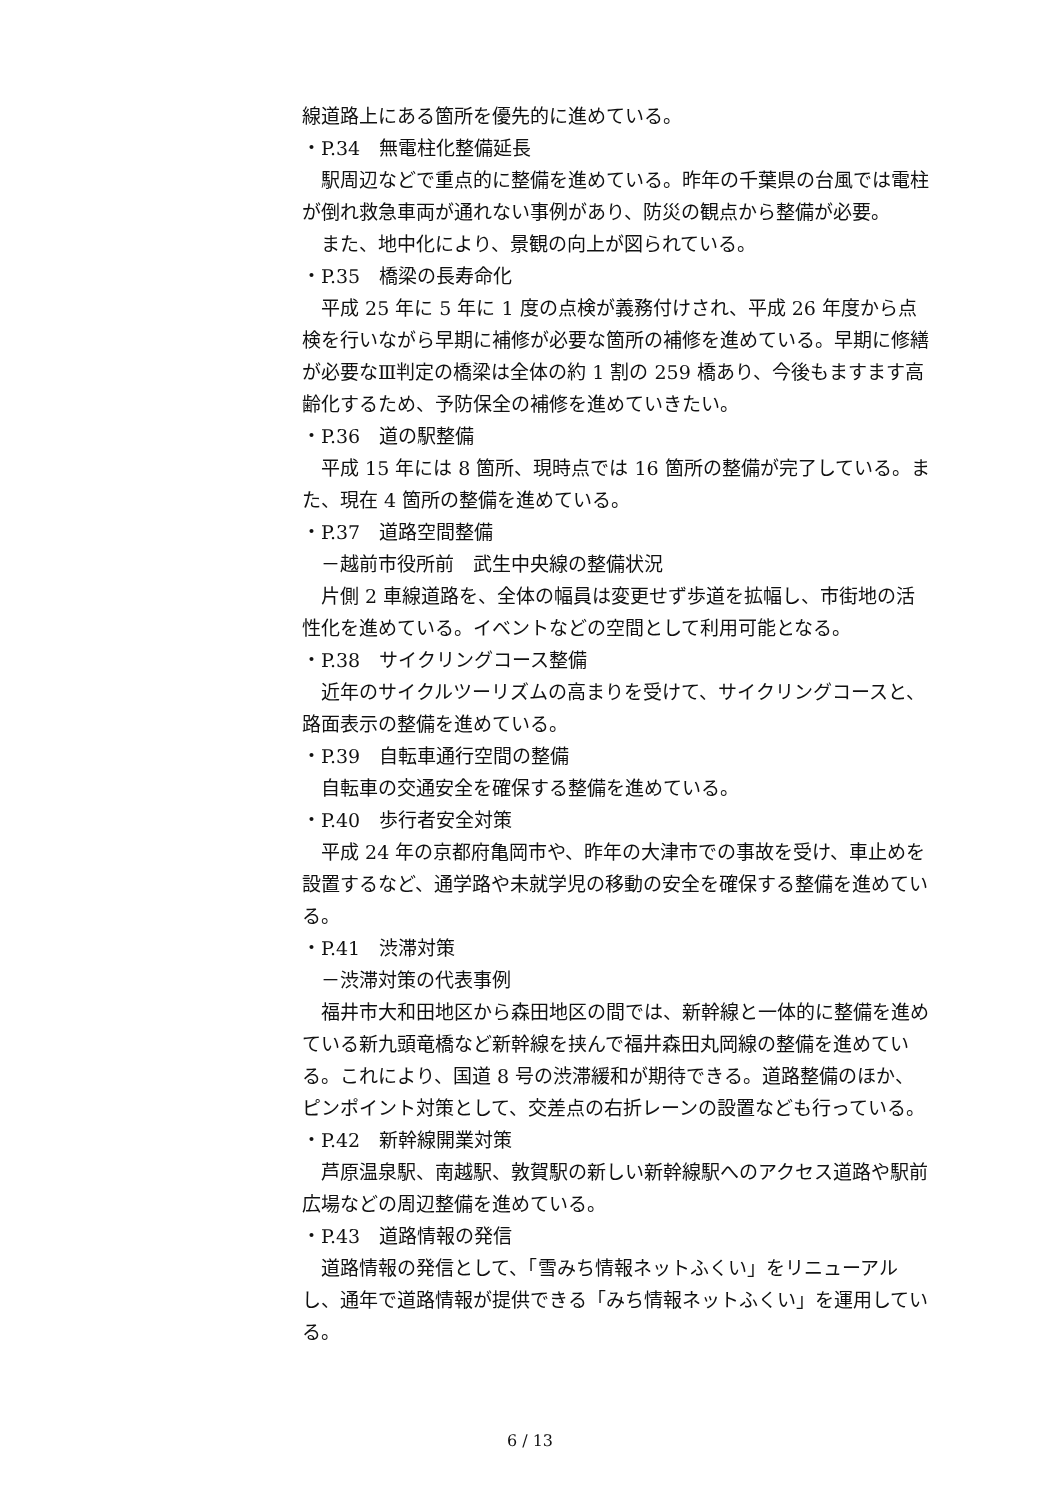線道路上にある箇所を優先的に進めている。
・P.34　無電柱化整備延長
駅周辺などで重点的に整備を進めている。昨年の千葉県の台風では電柱が倒れ救急車両が通れない事例があり、防災の観点から整備が必要。
また、地中化により、景観の向上が図られている。
・P.35　橋梁の長寿命化
平成 25 年に 5 年に 1 度の点検が義務付けされ、平成 26 年度から点検を行いながら早期に補修が必要な箇所の補修を進めている。早期に修繕が必要なⅢ判定の橋梁は全体の約 1 割の 259 橋あり、今後もますます高齢化するため、予防保全の補修を進めていきたい。
・P.36　道の駅整備
平成 15 年には 8 箇所、現時点では 16 箇所の整備が完了している。また、現在 4 箇所の整備を進めている。
・P.37　道路空間整備
－越前市役所前　武生中央線の整備状況
片側 2 車線道路を、全体の幅員は変更せず歩道を拡幅し、市街地の活性化を進めている。イベントなどの空間として利用可能となる。
・P.38　サイクリングコース整備
近年のサイクルツーリズムの高まりを受けて、サイクリングコースと、路面表示の整備を進めている。
・P.39　自転車通行空間の整備
自転車の交通安全を確保する整備を進めている。
・P.40　歩行者安全対策
平成 24 年の京都府亀岡市や、昨年の大津市での事故を受け、車止めを設置するなど、通学路や未就学児の移動の安全を確保する整備を進めている。
・P.41　渋滞対策
－渋滞対策の代表事例
福井市大和田地区から森田地区の間では、新幹線と一体的に整備を進めている新九頭竜橋など新幹線を挟んで福井森田丸岡線の整備を進めている。これにより、国道 8 号の渋滞緩和が期待できる。道路整備のほか、ピンポイント対策として、交差点の右折レーンの設置なども行っている。
・P.42　新幹線開業対策
芦原温泉駅、南越駅、敦賀駅の新しい新幹線駅へのアクセス道路や駅前広場などの周辺整備を進めている。
・P.43　道路情報の発信
道路情報の発信として、「雪みち情報ネットふくい」をリニューアルし、通年で道路情報が提供できる「みち情報ネットふくい」を運用している。
6 / 13